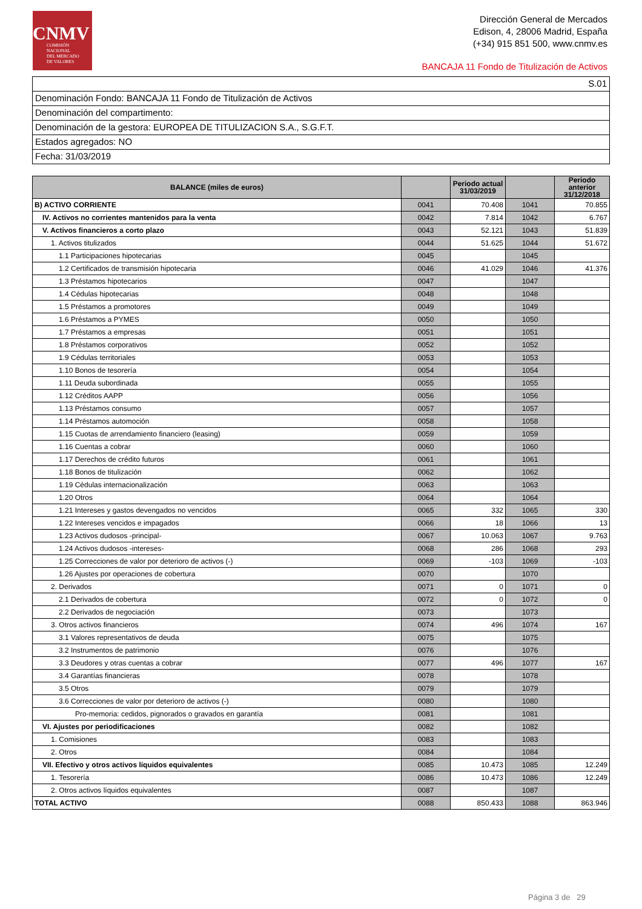CNMV
COMISIÓN
NACIONAL
DEL MERCADO
DE VALORES
Dirección General de Mercados
Edison, 4, 28006 Madrid, España
(+34) 915 851 500, www.cnmv.es
BANCAJA 11 Fondo de Titulización de Activos
S.01
Denominación Fondo: BANCAJA 11 Fondo de Titulización de Activos
Denominación del compartimento:
Denominación de la gestora: EUROPEA DE TITULIZACION S.A., S.G.F.T.
Estados agregados: NO
Fecha: 31/03/2019
| BALANCE (miles de euros) | | Periodo actual 31/03/2019 | | Periodo anterior 31/12/2018 |
| --- | --- | --- | --- | --- |
| B) ACTIVO CORRIENTE | 0041 | 70.408 | 1041 | 70.855 |
| IV. Activos no corrientes mantenidos para la venta | 0042 | 7.814 | 1042 | 6.767 |
| V. Activos financieros a corto plazo | 0043 | 52.121 | 1043 | 51.839 |
| 1. Activos titulizados | 0044 | 51.625 | 1044 | 51.672 |
| 1.1 Participaciones hipotecarias | 0045 | | 1045 | |
| 1.2 Certificados de transmisión hipotecaria | 0046 | 41.029 | 1046 | 41.376 |
| 1.3 Préstamos hipotecarios | 0047 | | 1047 | |
| 1.4 Cédulas hipotecarias | 0048 | | 1048 | |
| 1.5 Préstamos a promotores | 0049 | | 1049 | |
| 1.6 Préstamos a PYMES | 0050 | | 1050 | |
| 1.7 Préstamos a empresas | 0051 | | 1051 | |
| 1.8 Préstamos corporativos | 0052 | | 1052 | |
| 1.9 Cédulas territoriales | 0053 | | 1053 | |
| 1.10 Bonos de tesorería | 0054 | | 1054 | |
| 1.11 Deuda subordinada | 0055 | | 1055 | |
| 1.12 Créditos AAPP | 0056 | | 1056 | |
| 1.13 Préstamos consumo | 0057 | | 1057 | |
| 1.14 Préstamos automoción | 0058 | | 1058 | |
| 1.15 Cuotas de arrendamiento financiero (leasing) | 0059 | | 1059 | |
| 1.16 Cuentas a cobrar | 0060 | | 1060 | |
| 1.17 Derechos de crédito futuros | 0061 | | 1061 | |
| 1.18 Bonos de titulización | 0062 | | 1062 | |
| 1.19 Cédulas internacionalización | 0063 | | 1063 | |
| 1.20 Otros | 0064 | | 1064 | |
| 1.21 Intereses y gastos devengados no vencidos | 0065 | 332 | 1065 | 330 |
| 1.22 Intereses vencidos e impagados | 0066 | 18 | 1066 | 13 |
| 1.23 Activos dudosos -principal- | 0067 | 10.063 | 1067 | 9.763 |
| 1.24 Activos dudosos -intereses- | 0068 | 286 | 1068 | 293 |
| 1.25 Correcciones de valor por deterioro de activos (-) | 0069 | -103 | 1069 | -103 |
| 1.26 Ajustes por operaciones de cobertura | 0070 | | 1070 | |
| 2. Derivados | 0071 | 0 | 1071 | 0 |
| 2.1 Derivados de cobertura | 0072 | 0 | 1072 | 0 |
| 2.2 Derivados de negociación | 0073 | | 1073 | |
| 3. Otros activos financieros | 0074 | 496 | 1074 | 167 |
| 3.1 Valores representativos de deuda | 0075 | | 1075 | |
| 3.2 Instrumentos de patrimonio | 0076 | | 1076 | |
| 3.3 Deudores y otras cuentas a cobrar | 0077 | 496 | 1077 | 167 |
| 3.4 Garantías financieras | 0078 | | 1078 | |
| 3.5 Otros | 0079 | | 1079 | |
| 3.6 Correcciones de valor por deterioro de activos (-) | 0080 | | 1080 | |
| Pro-memoria: cedidos, pignorados o gravados en garantía | 0081 | | 1081 | |
| VI. Ajustes por periodificaciones | 0082 | | 1082 | |
| 1. Comisiones | 0083 | | 1083 | |
| 2. Otros | 0084 | | 1084 | |
| VII. Efectivo y otros activos líquidos equivalentes | 0085 | 10.473 | 1085 | 12.249 |
| 1. Tesorería | 0086 | 10.473 | 1086 | 12.249 |
| 2. Otros activos líquidos equivalentes | 0087 | | 1087 | |
| TOTAL ACTIVO | 0088 | 850.433 | 1088 | 863.946 |
Página 3 de 29